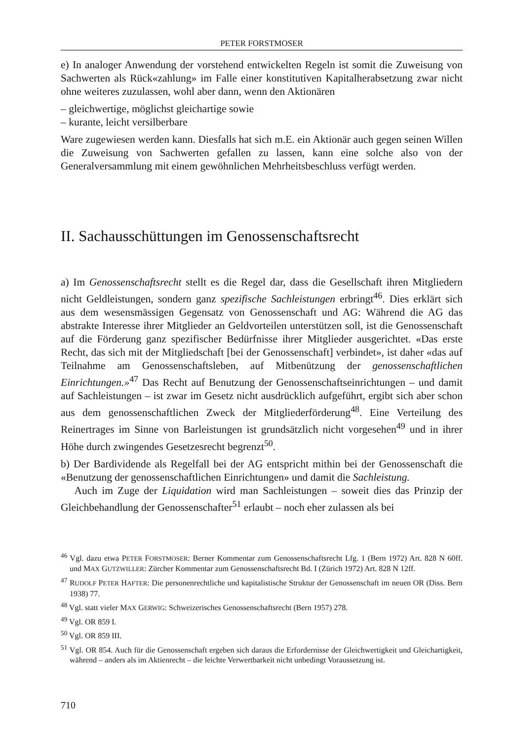PETER FORSTMOSER
e) In analoger Anwendung der vorstehend entwickelten Regeln ist somit die Zuweisung von Sachwerten als Rück«zahlung» im Falle einer konstitutiven Kapitalherabsetzung zwar nicht ohne weiteres zuzulassen, wohl aber dann, wenn den Aktionären
– gleichwertige, möglichst gleichartige sowie
– kurante, leicht versilberbare
Ware zugewiesen werden kann. Diesfalls hat sich m.E. ein Aktionär auch gegen seinen Willen die Zuweisung von Sachwerten gefallen zu lassen, kann eine solche also von der Generalversammlung mit einem gewöhnlichen Mehrheitsbeschluss verfügt werden.
II. Sachausschüttungen im Genossenschaftsrecht
a) Im Genossenschaftsrecht stellt es die Regel dar, dass die Gesellschaft ihren Mitgliedern nicht Geldleistungen, sondern ganz spezifische Sachleistungen erbringt<sup>46</sup>. Dies erklärt sich aus dem wesensmässigen Gegensatz von Genossenschaft und AG: Während die AG das abstrakte Interesse ihrer Mitglieder an Geldvorteilen unterstützen soll, ist die Genossenschaft auf die Förderung ganz spezifischer Bedürfnisse ihrer Mitglieder ausgerichtet. «Das erste Recht, das sich mit der Mitgliedschaft [bei der Genossenschaft] verbindet», ist daher «das auf Teilnahme am Genossenschaftsleben, auf Mitbenützung der genossenschaftlichen Einrichtungen.»<sup>47</sup> Das Recht auf Benutzung der Genossenschaftseinrichtungen – und damit auf Sachleistungen – ist zwar im Gesetz nicht ausdrücklich aufgeführt, ergibt sich aber schon aus dem genossenschaftlichen Zweck der Mitgliederförderung<sup>48</sup>. Eine Verteilung des Reinertrages im Sinne von Barleistungen ist grundsätzlich nicht vorgesehen<sup>49</sup> und in ihrer Höhe durch zwingendes Gesetzesrecht begrenzt<sup>50</sup>.
b) Der Bardividende als Regelfall bei der AG entspricht mithin bei der Genossenschaft die «Benutzung der genossenschaftlichen Einrichtungen» und damit die Sachleistung.
Auch im Zuge der Liquidation wird man Sachleistungen – soweit dies das Prinzip der Gleichbehandlung der Genossenschafter<sup>51</sup> erlaubt – noch eher zulassen als bei
<sup>46</sup> Vgl. dazu etwa PETER FORSTMOSER: Berner Kommentar zum Genossenschaftsrecht Lfg. 1 (Bern 1972) Art. 828 N 60ff. und MAX GUTZWILLER: Zürcher Kommentar zum Genossenschaftsrecht Bd. I (Zürich 1972) Art. 828 N 12ff.
<sup>47</sup> RUDOLF PETER HAFTER: Die personenrechtliche und kapitalistische Struktur der Genossenschaft im neuen OR (Diss. Bern 1938) 77.
<sup>48</sup> Vgl. statt vieler MAX GERWIG: Schweizerisches Genossenschaftsrecht (Bern 1957) 278.
<sup>49</sup> Vgl. OR 859 I.
<sup>50</sup> Vgl. OR 859 III.
<sup>51</sup> Vgl. OR 854. Auch für die Genossenschaft ergeben sich daraus die Erfordernisse der Gleichwertigkeit und Gleichartigkeit, während – anders als im Aktienrecht – die leichte Verwertbarkeit nicht unbedingt Voraussetzung ist.
710